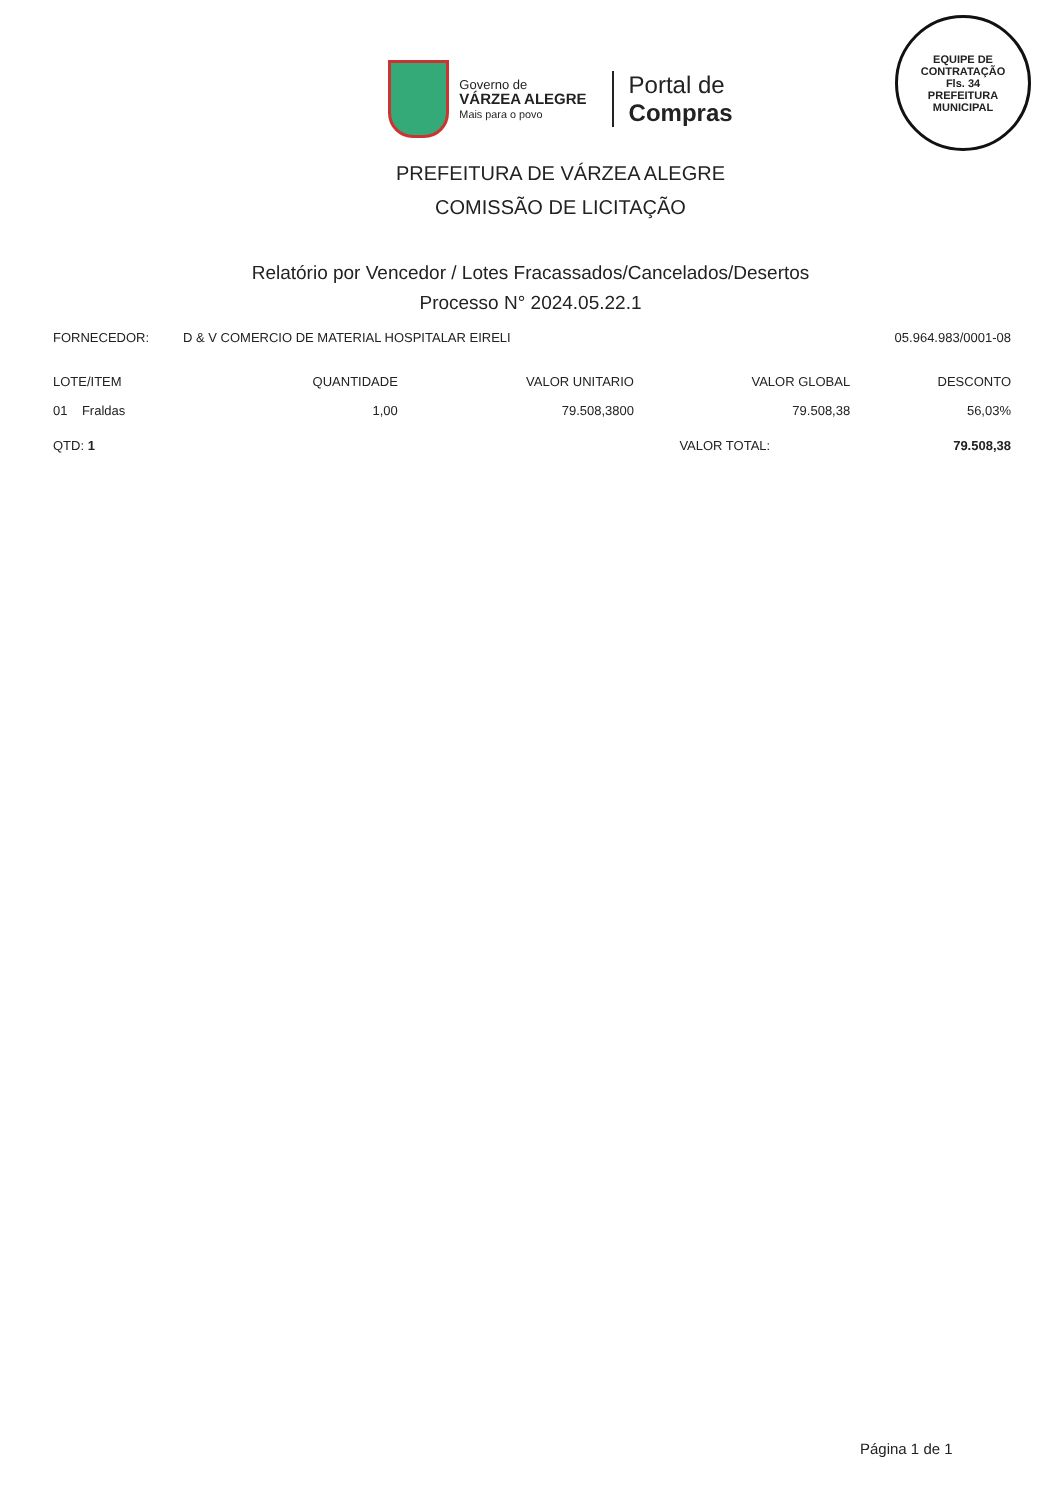EQUIPE DE CONTRATAÇÃO
Fls. 34
PREFEITURA MUNICIPAL
Governo de
VÁRZEA ALEGRE
Mais para o povo
Portal de
Compras
PREFEITURA DE VÁRZEA ALEGRE
COMISSÃO DE LICITAÇÃO
Relatório por Vencedor / Lotes Fracassados/Cancelados/Desertos
Processo N° 2024.05.22.1
FORNECEDOR: D & V COMERCIO DE MATERIAL HOSPITALAR EIRELI 05.964.983/0001-08
| LOTE/ITEM | QUANTIDADE | VALOR UNITARIO | VALOR GLOBAL | DESCONTO |
| --- | --- | --- | --- | --- |
| 01 Fraldas | 1,00 | 79.508,3800 | 79.508,38 | 56,03% |
| QTD: 1 | | VALOR TOTAL: | | 79.508,38 |
Página 1 de 1